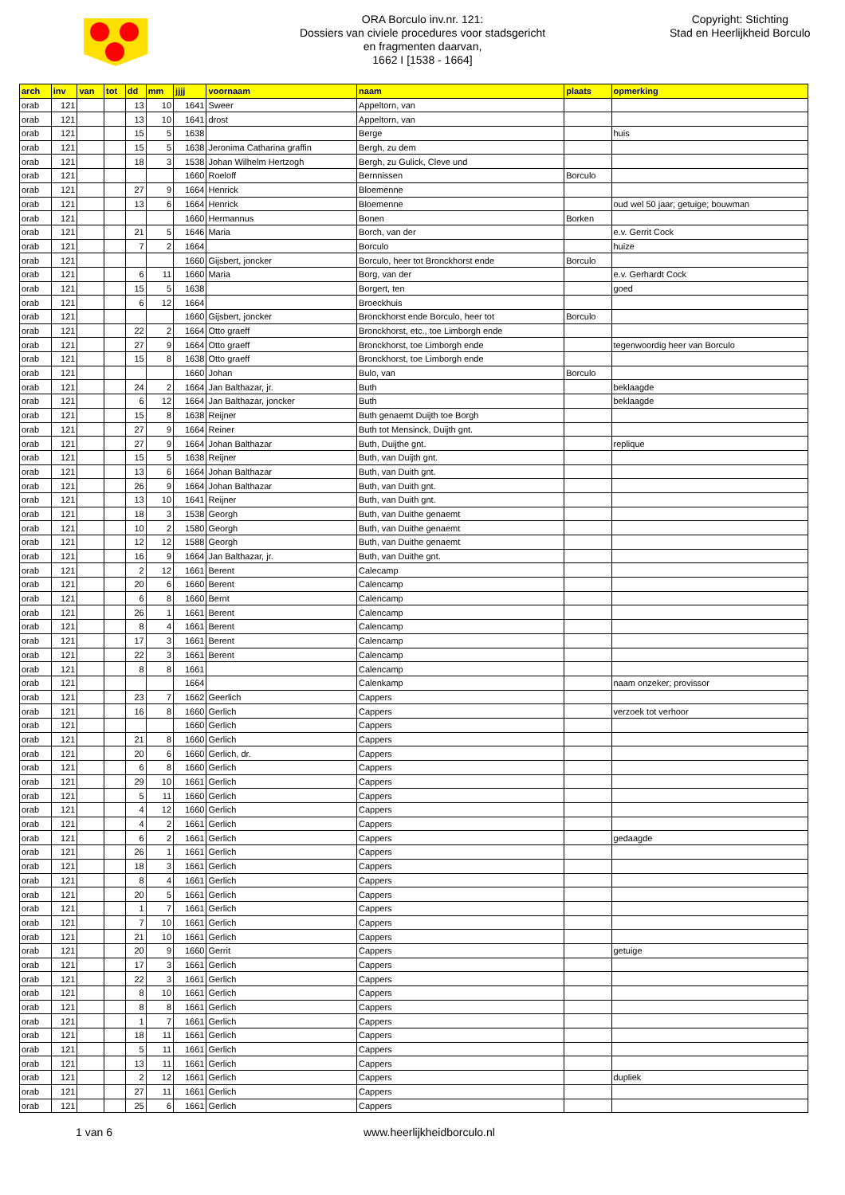ORA Borculo inv.nr. 121:
Dossiers van civiele procedures voor stadsgericht
en fragmenten daarvan,
1662 I [1538 - 1664]
Copyright: Stichting
Stad en Heerlijkheid Borculo
| arch | inv | van | tot | dd | mm | jjjj | voornaam | naam | plaats | opmerking |
| --- | --- | --- | --- | --- | --- | --- | --- | --- | --- | --- |
| orab | 121 | | | 13 | 10 | 1641 | Sweer | Appeltorn, van | | |
| orab | 121 | | | 13 | 10 | 1641 | drost | Appeltorn, van | | |
| orab | 121 | | | 15 | 5 | 1638 | | Berge | | huis |
| orab | 121 | | | 15 | 5 | 1638 | Jeronima Catharina graffin | Bergh, zu dem | | |
| orab | 121 | | | 18 | 3 | 1538 | Johan Wilhelm Hertzogh | Bergh, zu Gulick, Cleve und | | |
| orab | 121 | | | | | 1660 | Roeloff | Bernnissen | Borculo | |
| orab | 121 | | | 27 | 9 | 1664 | Henrick | Bloemenne | | |
| orab | 121 | | | 13 | 6 | 1664 | Henrick | Bloemenne | | oud wel 50 jaar; getuige; bouwman |
| orab | 121 | | | | | 1660 | Hermannus | Bonen | Borken | |
| orab | 121 | | | 21 | 5 | 1646 | Maria | Borch, van der | | e.v. Gerrit Cock |
| orab | 121 | | | 7 | 2 | 1664 | | Borculo | | huize |
| orab | 121 | | | | | 1660 | Gijsbert, joncker | Borculo, heer tot Bronckhorst ende | Borculo | |
| orab | 121 | | | 6 | 11 | 1660 | Maria | Borg, van der | | e.v. Gerhardt Cock |
| orab | 121 | | | 15 | 5 | 1638 | | Borgert, ten | | goed |
| orab | 121 | | | 6 | 12 | 1664 | | Broeckhuis | | |
| orab | 121 | | | | | 1660 | Gijsbert, joncker | Bronckhorst ende Borculo, heer tot | Borculo | |
| orab | 121 | | | 22 | 2 | 1664 | Otto graeff | Bronckhorst, etc., toe Limborgh ende | | |
| orab | 121 | | | 27 | 9 | 1664 | Otto graeff | Bronckhorst, toe Limborgh ende | | tegenwoordig heer van Borculo |
| orab | 121 | | | 15 | 8 | 1638 | Otto graeff | Bronckhorst, toe Limborgh ende | | |
| orab | 121 | | | | | 1660 | Johan | Bulo, van | Borculo | |
| orab | 121 | | | 24 | 2 | 1664 | Jan Balthazar, jr. | Buth | | beklaagde |
| orab | 121 | | | 6 | 12 | 1664 | Jan Balthazar, joncker | Buth | | beklaagde |
| orab | 121 | | | 15 | 8 | 1638 | Reijner | Buth genaemt Duijth toe Borgh | | |
| orab | 121 | | | 27 | 9 | 1664 | Reiner | Buth tot Mensinck, Duijth gnt. | | |
| orab | 121 | | | 27 | 9 | 1664 | Johan Balthazar | Buth, Duijthe gnt. | | replique |
| orab | 121 | | | 15 | 5 | 1638 | Reijner | Buth, van Duijth gnt. | | |
| orab | 121 | | | 13 | 6 | 1664 | Johan Balthazar | Buth, van Duith gnt. | | |
| orab | 121 | | | 26 | 9 | 1664 | Johan Balthazar | Buth, van Duith gnt. | | |
| orab | 121 | | | 13 | 10 | 1641 | Reijner | Buth, van Duith gnt. | | |
| orab | 121 | | | 18 | 3 | 1538 | Georgh | Buth, van Duithe genaemt | | |
| orab | 121 | | | 10 | 2 | 1580 | Georgh | Buth, van Duithe genaemt | | |
| orab | 121 | | | 12 | 12 | 1588 | Georgh | Buth, van Duithe genaemt | | |
| orab | 121 | | | 16 | 9 | 1664 | Jan Balthazar, jr. | Buth, van Duithe gnt. | | |
| orab | 121 | | | 2 | 12 | 1661 | Berent | Calecamp | | |
| orab | 121 | | | 20 | 6 | 1660 | Berent | Calencamp | | |
| orab | 121 | | | 6 | 8 | 1660 | Bernt | Calencamp | | |
| orab | 121 | | | 26 | 1 | 1661 | Berent | Calencamp | | |
| orab | 121 | | | 8 | 4 | 1661 | Berent | Calencamp | | |
| orab | 121 | | | 17 | 3 | 1661 | Berent | Calencamp | | |
| orab | 121 | | | 22 | 3 | 1661 | Berent | Calencamp | | |
| orab | 121 | | | 8 | 8 | 1661 | | Calencamp | | |
| orab | 121 | | | | | 1664 | | Calenkamp | | naam onzeker; provissor |
| orab | 121 | | | 23 | 7 | 1662 | Geerlich | Cappers | | |
| orab | 121 | | | 16 | 8 | 1660 | Gerlich | Cappers | | verzoek tot verhoor |
| orab | 121 | | | | | 1660 | Gerlich | Cappers | | |
| orab | 121 | | | 21 | 8 | 1660 | Gerlich | Cappers | | |
| orab | 121 | | | 20 | 6 | 1660 | Gerlich, dr. | Cappers | | |
| orab | 121 | | | 6 | 8 | 1660 | Gerlich | Cappers | | |
| orab | 121 | | | 29 | 10 | 1661 | Gerlich | Cappers | | |
| orab | 121 | | | 5 | 11 | 1660 | Gerlich | Cappers | | |
| orab | 121 | | | 4 | 12 | 1660 | Gerlich | Cappers | | |
| orab | 121 | | | 4 | 2 | 1661 | Gerlich | Cappers | | |
| orab | 121 | | | 6 | 2 | 1661 | Gerlich | Cappers | | gedaagde |
| orab | 121 | | | 26 | 1 | 1661 | Gerlich | Cappers | | |
| orab | 121 | | | 18 | 3 | 1661 | Gerlich | Cappers | | |
| orab | 121 | | | 8 | 4 | 1661 | Gerlich | Cappers | | |
| orab | 121 | | | 20 | 5 | 1661 | Gerlich | Cappers | | |
| orab | 121 | | | 1 | 7 | 1661 | Gerlich | Cappers | | |
| orab | 121 | | | 7 | 10 | 1661 | Gerlich | Cappers | | |
| orab | 121 | | | 21 | 10 | 1661 | Gerlich | Cappers | | |
| orab | 121 | | | 20 | 9 | 1660 | Gerrit | Cappers | | getuige |
| orab | 121 | | | 17 | 3 | 1661 | Gerlich | Cappers | | |
| orab | 121 | | | 22 | 3 | 1661 | Gerlich | Cappers | | |
| orab | 121 | | | 8 | 10 | 1661 | Gerlich | Cappers | | |
| orab | 121 | | | 8 | 8 | 1661 | Gerlich | Cappers | | |
| orab | 121 | | | 1 | 7 | 1661 | Gerlich | Cappers | | |
| orab | 121 | | | 18 | 11 | 1661 | Gerlich | Cappers | | |
| orab | 121 | | | 5 | 11 | 1661 | Gerlich | Cappers | | |
| orab | 121 | | | 13 | 11 | 1661 | Gerlich | Cappers | | |
| orab | 121 | | | 2 | 12 | 1661 | Gerlich | Cappers | | dupliek |
| orab | 121 | | | 27 | 11 | 1661 | Gerlich | Cappers | | |
| orab | 121 | | | 25 | 6 | 1661 | Gerlich | Cappers | | |
1 van 6 www.heerlijkheidborculo.nl